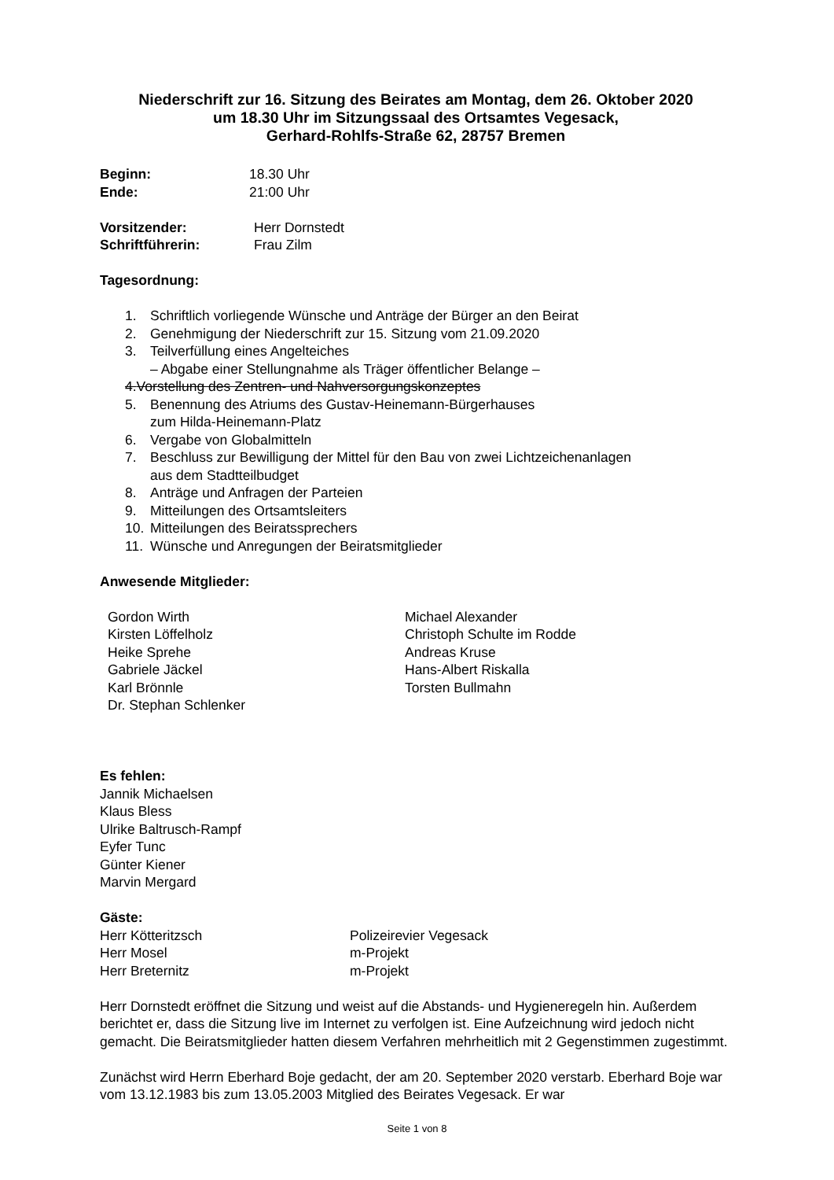Niederschrift zur 16. Sitzung des Beirates am Montag, dem 26. Oktober 2020
um 18.30 Uhr im Sitzungssaal des Ortsamtes Vegesack,
Gerhard-Rohlfs-Straße 62, 28757 Bremen
Beginn: 18.30 Uhr
Ende: 21:00 Uhr
Vorsitzender: Herr Dornstedt
Schriftführerin: Frau Zilm
Tagesordnung:
1. Schriftlich vorliegende Wünsche und Anträge der Bürger an den Beirat
2. Genehmigung der Niederschrift zur 15. Sitzung vom 21.09.2020
3. Teilverfüllung eines Angelteiches
– Abgabe einer Stellungnahme als Träger öffentlicher Belange –
4. Vorstellung des Zentren- und Nahversorgungskonzeptes
5. Benennung des Atriums des Gustav-Heinemann-Bürgerhauses
zum Hilda-Heinemann-Platz
6. Vergabe von Globalmitteln
7. Beschluss zur Bewilligung der Mittel für den Bau von zwei Lichtzeichenanlagen
aus dem Stadtteilbudget
8. Anträge und Anfragen der Parteien
9. Mitteilungen des Ortsamtsleiters
10. Mitteilungen des Beiratssprechers
11. Wünsche und Anregungen der Beiratsmitglieder
Anwesende Mitglieder:
Gordon Wirth
Kirsten Löffelholz
Heike Sprehe
Gabriele Jäckel
Karl Brönnle
Dr. Stephan Schlenker
Michael Alexander
Christoph Schulte im Rodde
Andreas Kruse
Hans-Albert Riskalla
Torsten Bullmahn
Es fehlen:
Jannik Michaelsen
Klaus Bless
Ulrike Baltrusch-Rampf
Eyfer Tunc
Günter Kiener
Marvin Mergard
Gäste:
Herr Kötteritzsch Polizeirevier Vegesack
Herr Mosel m-Projekt
Herr Breternitz m-Projekt
Herr Dornstedt eröffnet die Sitzung und weist auf die Abstands- und Hygieneregeln hin. Außerdem berichtet er, dass die Sitzung live im Internet zu verfolgen ist. Eine Aufzeichnung wird jedoch nicht gemacht. Die Beiratsmitglieder hatten diesem Verfahren mehrheitlich mit 2 Gegenstimmen zugestimmt.
Zunächst wird Herrn Eberhard Boje gedacht, der am 20. September 2020 verstarb. Eberhard Boje war vom 13.12.1983 bis zum 13.05.2003 Mitglied des Beirates Vegesack. Er war
Seite 1 von 8